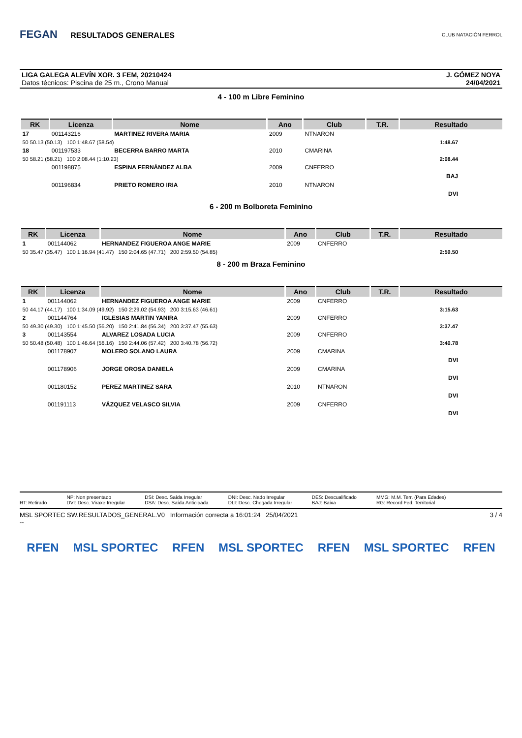FEGAN RESULTADOS GENERALES
CLUB NATACIÓN FERROL
LIGA GALEGA ALEVÍN XOR. 3 FEM, 20210424
Datos técnicos: Piscina de 25 m., Crono Manual
J. GÓMEZ NOYA
24/04/2021
4 - 100 m Libre Feminino
| RK | Licenza | Nome | Ano | Club | T.R. | Resultado |
| --- | --- | --- | --- | --- | --- | --- |
| 17 | 001143216 | MARTINEZ RIVERA MARIA | 2009 | NTNARON | | |
| 50 50.13 (50.13) 100 1:48.67 (58.54) | | | | | | 1:48.67 |
| 18 | 001197533 | BECERRA BARRO MARTA | 2010 | CMARINA | | |
| 50 58.21 (58.21) 100 2:08.44 (1:10.23) | | | | | | 2:08.44 |
| | 001198875 | ESPINA FERNÁNDEZ ALBA | 2009 | CNFERRO | | |
| | | | | | | BAJ |
| | 001196834 | PRIETO ROMERO IRIA | 2010 | NTNARON | | |
| | | | | | | DVI |
6 - 200 m Bolboreta Feminino
| RK | Licenza | Nome | Ano | Club | T.R. | Resultado |
| --- | --- | --- | --- | --- | --- | --- |
| 1 | 001144062 | HERNANDEZ FIGUEROA ANGE MARIE | 2009 | CNFERRO | | |
| 50 35.47 (35.47) 100 1:16.94 (41.47) 150 2:04.65 (47.71) 200 2:59.50 (54.85) | | | | | | 2:59.50 |
8 - 200 m Braza Feminino
| RK | Licenza | Nome | Ano | Club | T.R. | Resultado |
| --- | --- | --- | --- | --- | --- | --- |
| 1 | 001144062 | HERNANDEZ FIGUEROA ANGE MARIE | 2009 | CNFERRO | | |
| 50 44.17 (44.17) 100 1:34.09 (49.92) 150 2:29.02 (54.93) 200 3:15.63 (46.61) | | | | | | 3:15.63 |
| 2 | 001144764 | IGLESIAS MARTIN YANIRA | 2009 | CNFERRO | | |
| 50 49.30 (49.30) 100 1:45.50 (56.20) 150 2:41.84 (56.34) 200 3:37.47 (55.63) | | | | | | 3:37.47 |
| 3 | 001143554 | ALVAREZ LOSADA LUCIA | 2009 | CNFERRO | | |
| 50 50.48 (50.48) 100 1:46.64 (56.16) 150 2:44.06 (57.42) 200 3:40.78 (56.72) | | | | | | 3:40.78 |
| | 001178907 | MOLERO SOLANO LAURA | 2009 | CMARINA | | |
| | | | | | | DVI |
| | 001178906 | JORGE OROSA DANIELA | 2009 | CMARINA | | |
| | | | | | | DVI |
| | 001180152 | PEREZ MARTINEZ SARA | 2010 | NTNARON | | |
| | | | | | | DVI |
| | 001191113 | VÁZQUEZ VELASCO SILVIA | 2009 | CNFERRO | | |
| | | | | | | DVI |
RT: Retirado NP: Non presentado
DVI: Desc. Viraxe Irregular
DSI: Desc. Saída Irregular
DSA: Desc. Saída Anticipada
DNI: Desc. Nado Irregular
DLI: Desc. Chegada Irregular
DES: Descualificado
BAJ: Baixa
MMG: M.M. Terr. (Para Edades)
RG: Record Fed. Territorial
MSL SPORTEC SW.RESULTADOS_GENERAL.V0 Información correcta a 16:01:24 25/04/2021
--
3 / 4
RFEN MSL SPORTEC RFEN MSL SPORTEC RFEN MSL SPORTEC RFEN